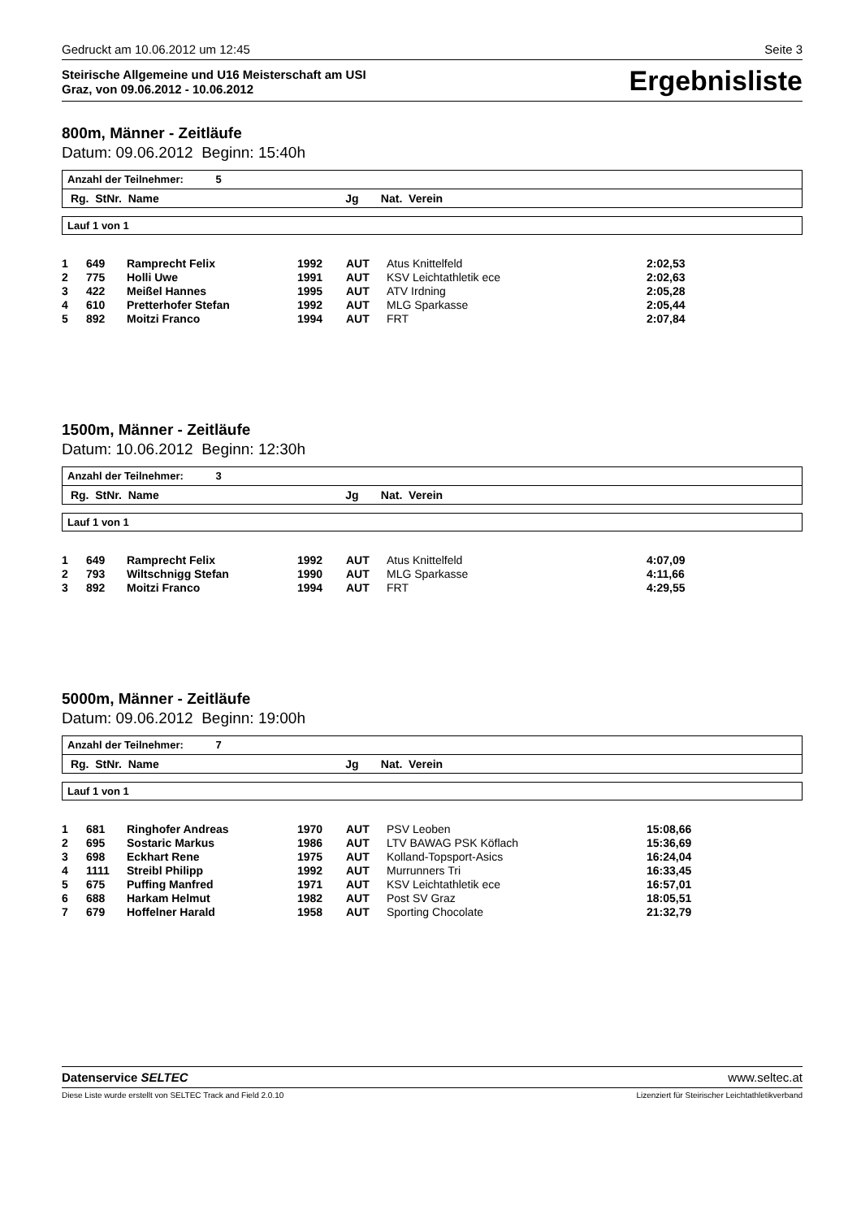Gedruckt am 10.06.2012 um 12:45 Seite 3
Steirische Allgemeine und U16 Meisterschaft am USI
Graz, von 09.06.2012 - 10.06.2012
Ergebnisliste
800m, Männer - Zeitläufe
Datum: 09.06.2012 Beginn: 15:40h
Anzahl der Teilnehmer: 5
Rg. StNr. Name Jg Nat. Verein
Lauf 1 von 1
| 1 | 649 | Ramprecht Felix | 1992 | AUT | Atus Knittelfeld | 2:02,53 |
| 2 | 775 | Holli Uwe | 1991 | AUT | KSV Leichtathletik ece | 2:02,63 |
| 3 | 422 | Meißel Hannes | 1995 | AUT | ATV Irdning | 2:05,28 |
| 4 | 610 | Pretterhofer Stefan | 1992 | AUT | MLG Sparkasse | 2:05,44 |
| 5 | 892 | Moitzi Franco | 1994 | AUT | FRT | 2:07,84 |
1500m, Männer - Zeitläufe
Datum: 10.06.2012 Beginn: 12:30h
Anzahl der Teilnehmer: 3
Rg. StNr. Name Jg Nat. Verein
Lauf 1 von 1
| 1 | 649 | Ramprecht Felix | 1992 | AUT | Atus Knittelfeld | 4:07,09 |
| 2 | 793 | Wiltschnigg Stefan | 1990 | AUT | MLG Sparkasse | 4:11,66 |
| 3 | 892 | Moitzi Franco | 1994 | AUT | FRT | 4:29,55 |
5000m, Männer - Zeitläufe
Datum: 09.06.2012 Beginn: 19:00h
Anzahl der Teilnehmer: 7
Rg. StNr. Name Jg Nat. Verein
Lauf 1 von 1
| 1 | 681 | Ringhofer Andreas | 1970 | AUT | PSV Leoben | 15:08,66 |
| 2 | 695 | Sostaric Markus | 1986 | AUT | LTV BAWAG PSK Köflach | 15:36,69 |
| 3 | 698 | Eckhart Rene | 1975 | AUT | Kolland-Topsport-Asics | 16:24,04 |
| 4 | 1111 | Streibl Philipp | 1992 | AUT | Murrunners Tri | 16:33,45 |
| 5 | 675 | Puffing Manfred | 1971 | AUT | KSV Leichtathletik ece | 16:57,01 |
| 6 | 688 | Harkam Helmut | 1982 | AUT | Post SV Graz | 18:05,51 |
| 7 | 679 | Hoffelner Harald | 1958 | AUT | Sporting Chocolate | 21:32,79 |
Datenservice SELTEC www.seltec.at
Diese Liste wurde erstellt von SELTEC Track and Field 2.0.10 Lizenziert für Steirischer Leichtathletikverband